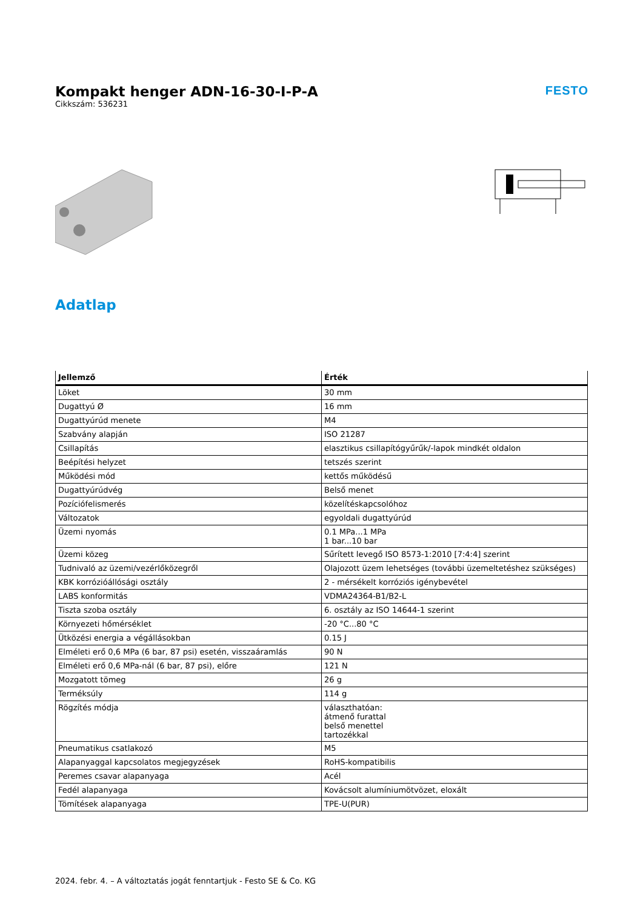Kompakt henger ADN-16-30-I-P-A
Cikkszám: 536231
FESTO
Adatlap
| Jellemző | Érték |
| --- | --- |
| Löket | 30 mm |
| Dugattyú Ø | 16 mm |
| Dugattyúrúd menete | M4 |
| Szabvány alapján | ISO 21287 |
| Csillapítás | elasztikus csillapítógyűrűk/-lapok mindkét oldalon |
| Beépítési helyzet | tetszés szerint |
| Működési mód | kettős működésű |
| Dugattyúrúdvég | Belső menet |
| Pozíciófelismerés | közelítéskapcsolóhoz |
| Változatok | egyoldali dugattyúrúd |
| Üzemi nyomás | 0.1 MPa...1 MPa 1 bar...10 bar |
| Üzemi közeg | Sűrített levegő ISO 8573-1:2010 [7:4:4] szerint |
| Tudnivaló az üzemi/vezérlőközegről | Olajozott üzem lehetséges (további üzemeltetéshez szükséges) |
| KBK korrózióállósági osztály | 2 - mérsékelt korróziós igénybevétel |
| LABS konformitás | VDMA24364-B1/B2-L |
| Tiszta szoba osztály | 6. osztály az ISO 14644-1 szerint |
| Környezeti hőmérséklet | -20 °C...80 °C |
| Ütközési energia a végállásokban | 0.15 J |
| Elméleti erő 0,6 MPa (6 bar, 87 psi) esetén, visszaáramlás | 90 N |
| Elméleti erő 0,6 MPa-nál (6 bar, 87 psi), előre | 121 N |
| Mozgatott tömeg | 26 g |
| Terméksúly | 114 g |
| Rögzítés módja | választhatóan: átmenő furattal belső menettel tartozékkal |
| Pneumatikus csatlakozó | M5 |
| Alapanyaggal kapcsolatos megjegyzések | RoHS-kompatibilis |
| Peremes csavar alapanyaga | Acél |
| Fedél alapanyaga | Kovácsolt alumíniumötvözet, eloxált |
| Tömítések alapanyaga | TPE-U(PUR) |
2024. febr. 4. – A változtatás jogát fenntartjuk - Festo SE & Co. KG